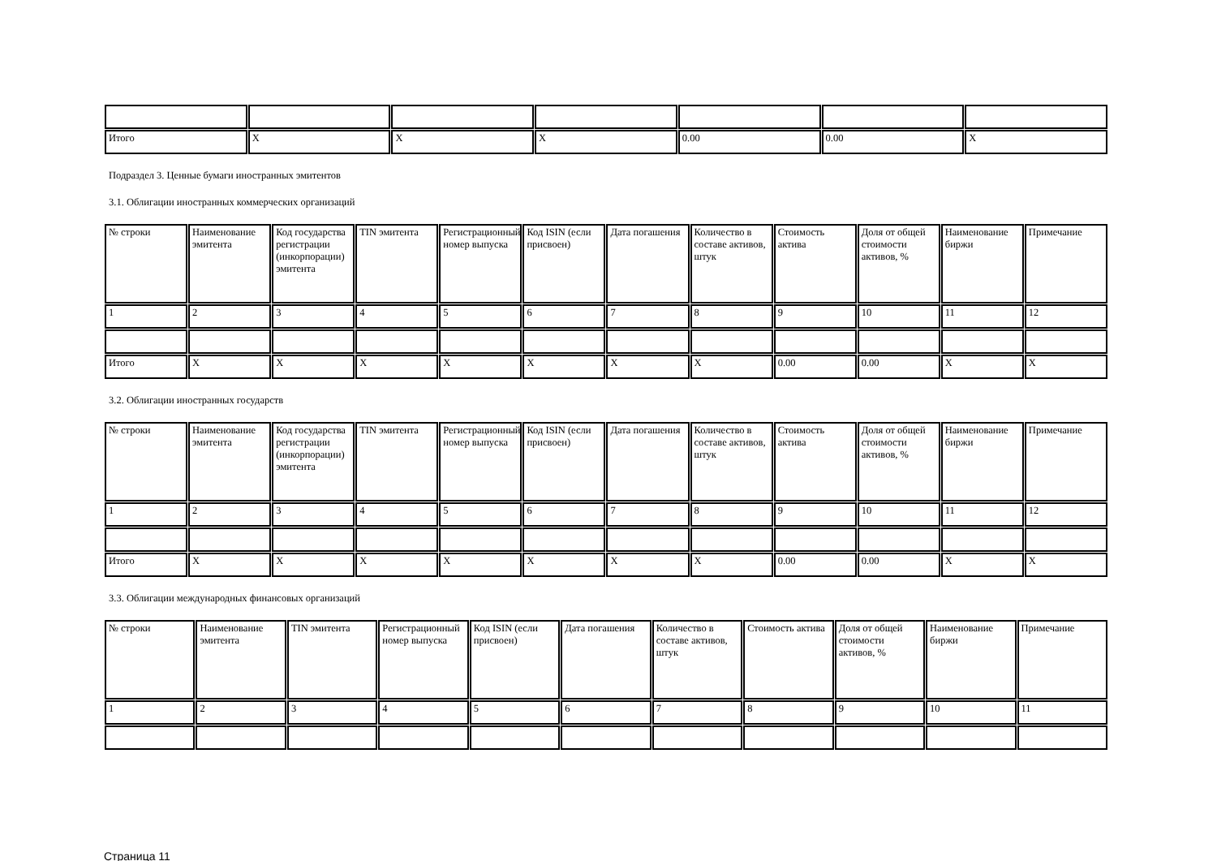| Итого | X | X | X | 0.00 | 0.00 | X |
Подраздел 3. Ценные бумаги иностранных эмитентов
3.1. Облигации иностранных коммерческих организаций
| № строки | Наименование эмитента | Код государства регистрации (инкорпорации) эмитента | TIN эмитента | Регистрационный номер выпуска | Код ISIN (если присвоен) | Дата погашения | Количество в составе активов, штук | Стоимость актива | Доля от общей стоимости активов, % | Наименование биржи | Примечание |
| 1 | 2 | 3 | 4 | 5 | 6 | 7 | 8 | 9 | 10 | 11 | 12 |
| Итого | X | X | X | X | X | X | X | 0.00 | 0.00 | X | X |
3.2. Облигации иностранных государств
| № строки | Наименование эмитента | Код государства регистрации (инкорпорации) эмитента | TIN эмитента | Регистрационный номер выпуска | Код ISIN (если присвоен) | Дата погашения | Количество в составе активов, штук | Стоимость актива | Доля от общей стоимости активов, % | Наименование биржи | Примечание |
| 1 | 2 | 3 | 4 | 5 | 6 | 7 | 8 | 9 | 10 | 11 | 12 |
| Итого | X | X | X | X | X | X | X | 0.00 | 0.00 | X | X |
3.3. Облигации международных финансовых организаций
| № строки | Наименование эмитента | TIN эмитента | Регистрационный номер выпуска | Код ISIN (если присвоен) | Дата погашения | Количество в составе активов, штук | Стоимость актива | Доля от общей стоимости активов, % | Наименование биржи | Примечание |
| 1 | 2 | 3 | 4 | 5 | 6 | 7 | 8 | 9 | 10 | 11 |
Страница 11